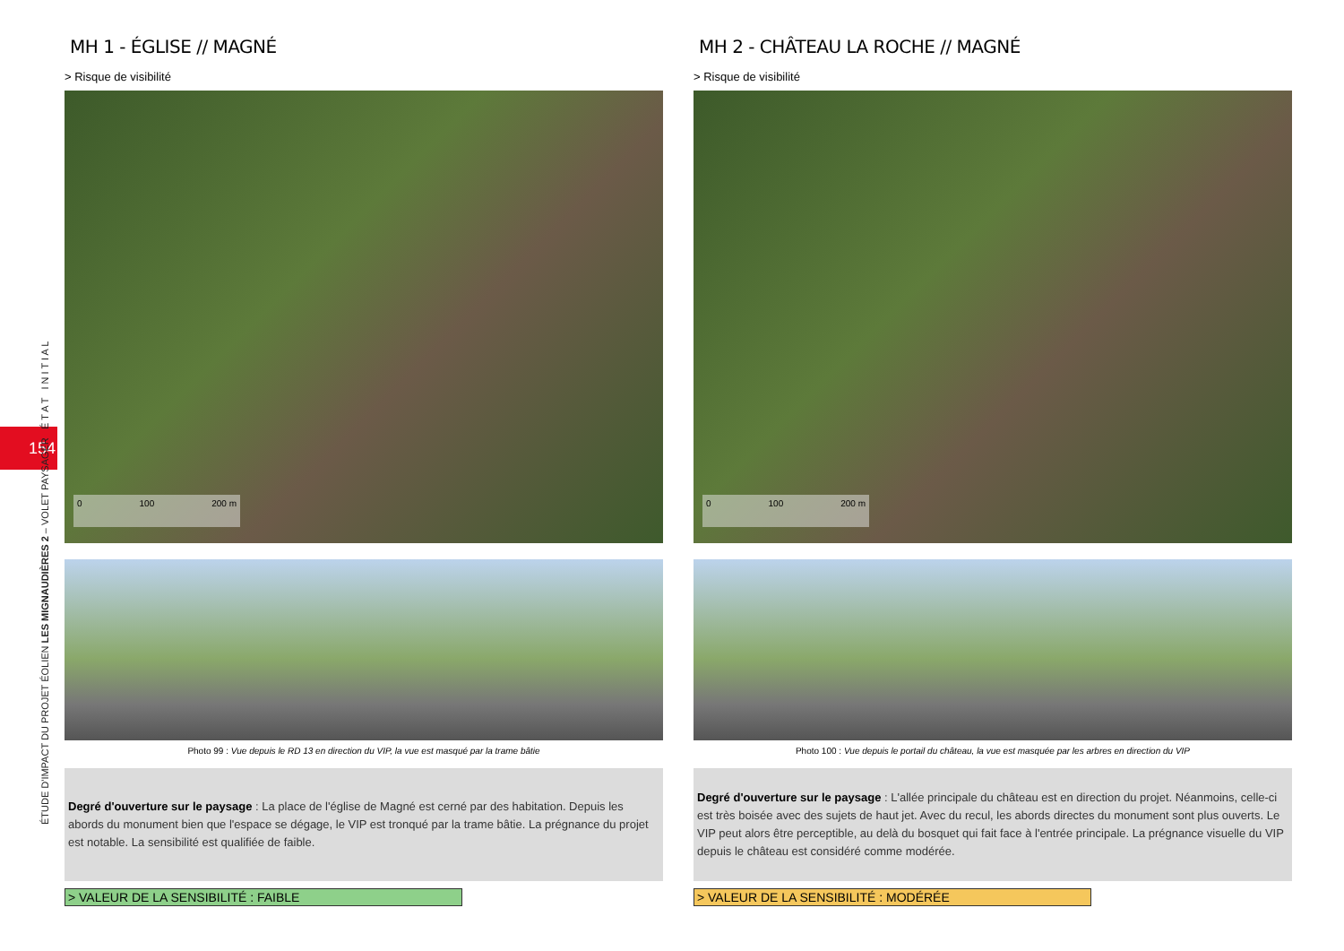154
ÉTUDE D'IMPACT DU PROJET ÉOLIEN LES MIGNAUDIÈRES 2 – VOLET PAYSAGER É T A T I N I T I A L
MH 1 - ÉGLISE // MAGNÉ
> Risque de visibilité
0 100 200 m
Photo 99 : Vue depuis le RD 13 en direction du VIP, la vue est masqué par la trame bâtie
Degré d'ouverture sur le paysage : La place de l'église de Magné est cerné par des habitation. Depuis les abords du monument bien que l'espace se dégage, le VIP est tronqué par la trame bâtie. La prégnance du projet est notable. La sensibilité est qualifiée de faible.
> VALEUR DE LA SENSIBILITÉ : FAIBLE
MH 2 - CHÂTEAU LA ROCHE // MAGNÉ
> Risque de visibilité
0 100 200 m
Photo 100 : Vue depuis le portail du château, la vue est masquée par les arbres en direction du VIP
Degré d'ouverture sur le paysage : L'allée principale du château est en direction du projet. Néanmoins, celle-ci est très boisée avec des sujets de haut jet. Avec du recul, les abords directes du monument sont plus ouverts. Le VIP peut alors être perceptible, au delà du bosquet qui fait face à l'entrée principale. La prégnance visuelle du VIP depuis le château est considéré comme modérée.
> VALEUR DE LA SENSIBILITÉ : MODÉRÉE